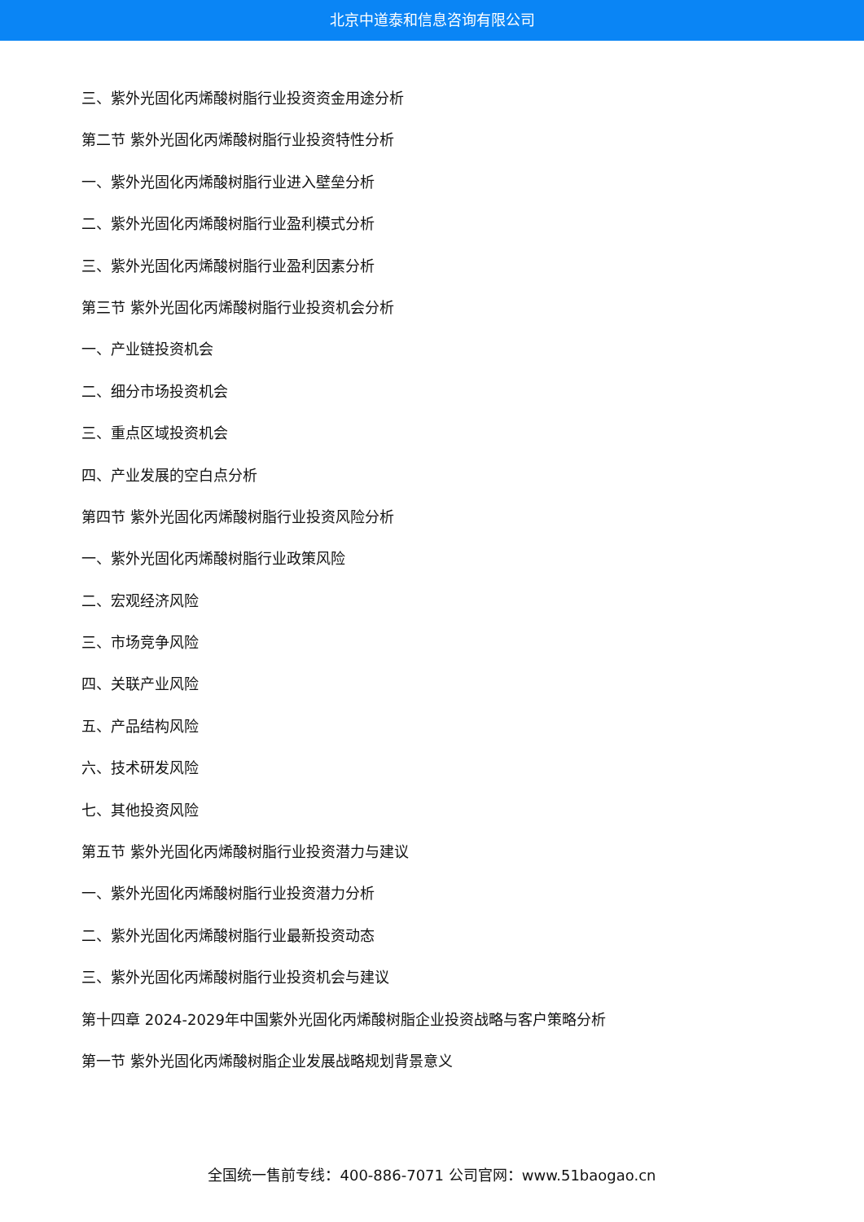北京中道泰和信息咨询有限公司
三、紫外光固化丙烯酸树脂行业投资资金用途分析
第二节 紫外光固化丙烯酸树脂行业投资特性分析
一、紫外光固化丙烯酸树脂行业进入壁垒分析
二、紫外光固化丙烯酸树脂行业盈利模式分析
三、紫外光固化丙烯酸树脂行业盈利因素分析
第三节 紫外光固化丙烯酸树脂行业投资机会分析
一、产业链投资机会
二、细分市场投资机会
三、重点区域投资机会
四、产业发展的空白点分析
第四节 紫外光固化丙烯酸树脂行业投资风险分析
一、紫外光固化丙烯酸树脂行业政策风险
二、宏观经济风险
三、市场竞争风险
四、关联产业风险
五、产品结构风险
六、技术研发风险
七、其他投资风险
第五节 紫外光固化丙烯酸树脂行业投资潜力与建议
一、紫外光固化丙烯酸树脂行业投资潜力分析
二、紫外光固化丙烯酸树脂行业最新投资动态
三、紫外光固化丙烯酸树脂行业投资机会与建议
第十四章 2024-2029年中国紫外光固化丙烯酸树脂企业投资战略与客户策略分析
第一节 紫外光固化丙烯酸树脂企业发展战略规划背景意义
全国统一售前专线：400-886-7071 公司官网：www.51baogao.cn